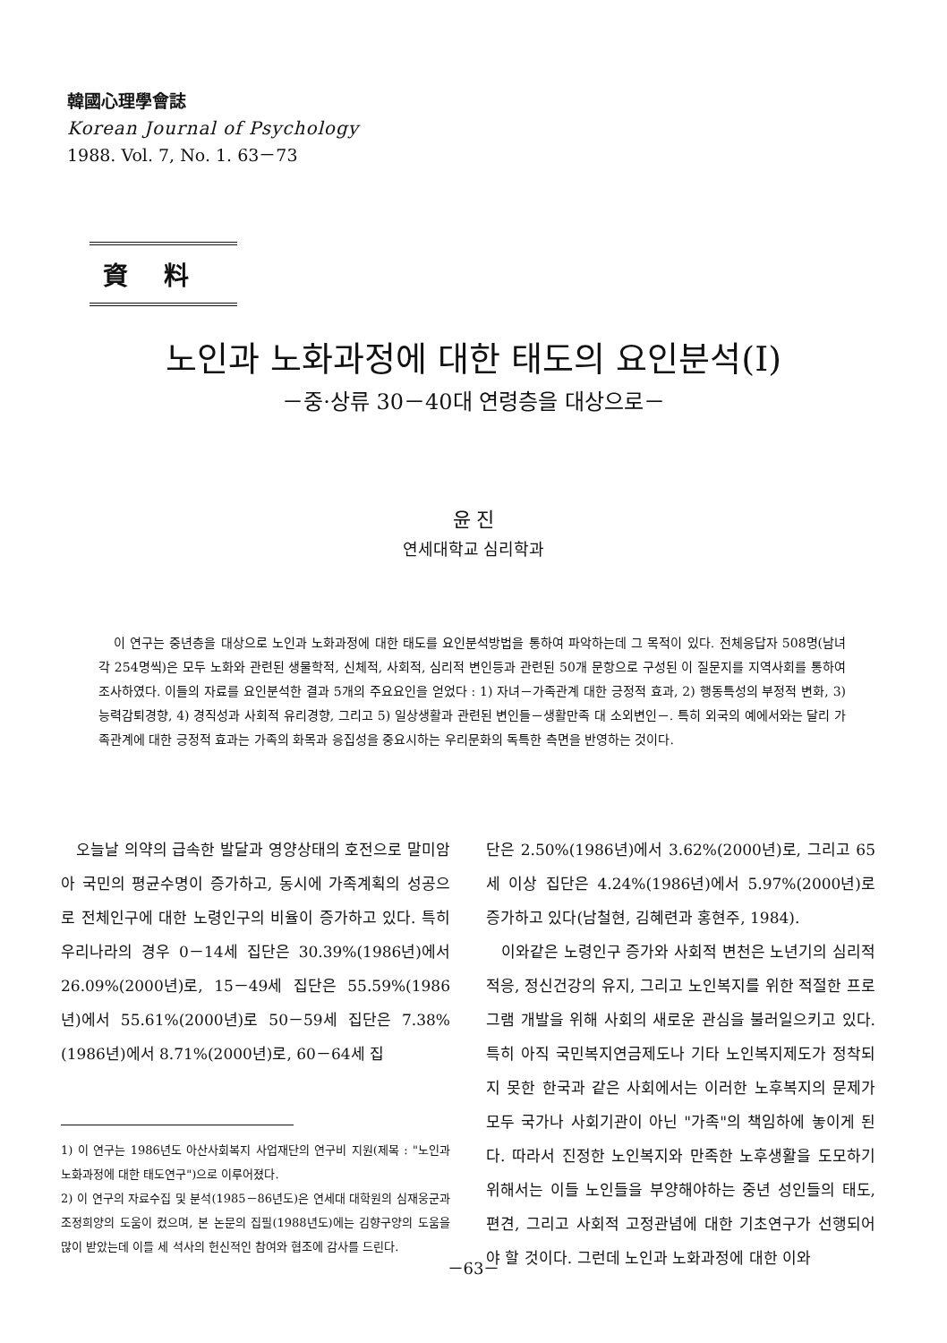韓國心理學會誌
Korean Journal of Psychology
1988. Vol. 7, No. 1. 63－73
資料
노인과 노화과정에 대한 태도의 요인분석(I)
－중·상류 30－40대 연령층을 대상으로－
윤 진
연세대학교 심리학과
이 연구는 중년층을 대상으로 노인과 노화과정에 대한 태도를 요인분석방법을 통하여 파악하는데 그 목적이 있다. 전체응답자 508명(남녀 각 254명씩)은 모두 노화와 관련된 생물학적, 신체적, 사회적, 심리적 변인등과 관련된 50개 문항으로 구성된 이 질문지를 지역사회를 통하여 조사하였다. 이들의 자료를 요인분석한 결과 5개의 주요요인을 얻었다 : 1) 자녀－가족관계 대한 긍정적 효과, 2) 행동특성의 부정적 변화, 3) 능력감퇴경향, 4) 경직성과 사회적 유리경향, 그리고 5) 일상생활과 관련된 변인들－생활만족 대 소외변인－. 특히 외국의 예에서와는 달리 가족관계에 대한 긍정적 효과는 가족의 화목과 응집성을 중요시하는 우리문화의 독특한 측면을 반영하는 것이다.
오늘날 의약의 급속한 발달과 영양상태의 호전으로 말미암아 국민의 평균수명이 증가하고, 동시에 가족계획의 성공으로 전체인구에 대한 노령인구의 비율이 증가하고 있다. 특히 우리나라의 경우 0－14세 집단은 30.39%(1986년)에서 26.09%(2000년)로, 15－49세 집단은 55.59%(1986년)에서 55.61%(2000년)로 50－59세 집단은 7.38%(1986년)에서 8.71%(2000년)로, 60－64세 집
1) 이 연구는 1986년도 아산사회복지 사업재단의 연구비 지원(제목 : "노인과 노화과정에 대한 태도연구")으로 이루어졌다.
2) 이 연구의 자료수집 및 분석(1985－86년도)은 연세대 대학원의 심재웅군과 조정희양의 도움이 컸으며, 본 논문의 집필(1988년도)에는 김향구양의 도움을 많이 받았는데 이들 세 석사의 헌신적인 참여와 협조에 감사를 드린다.
단은 2.50%(1986년)에서 3.62%(2000년)로, 그리고 65세 이상 집단은 4.24%(1986년)에서 5.97%(2000년)로 증가하고 있다(남철현, 김혜련과 홍현주, 1984).
이와같은 노령인구 증가와 사회적 변천은 노년기의 심리적 적응, 정신건강의 유지, 그리고 노인복지를 위한 적절한 프로그램 개발을 위해 사회의 새로운 관심을 불러일으키고 있다. 특히 아직 국민복지연금제도나 기타 노인복지제도가 정착되지 못한 한국과 같은 사회에서는 이러한 노후복지의 문제가 모두 국가나 사회기관이 아닌 "가족"의 책임하에 놓이게 된다. 따라서 진정한 노인복지와 만족한 노후생활을 도모하기 위해서는 이들 노인들을 부양해야하는 중년 성인들의 태도, 편견, 그리고 사회적 고정관념에 대한 기초연구가 선행되어야 할 것이다. 그런데 노인과 노화과정에 대한 이와
－63－